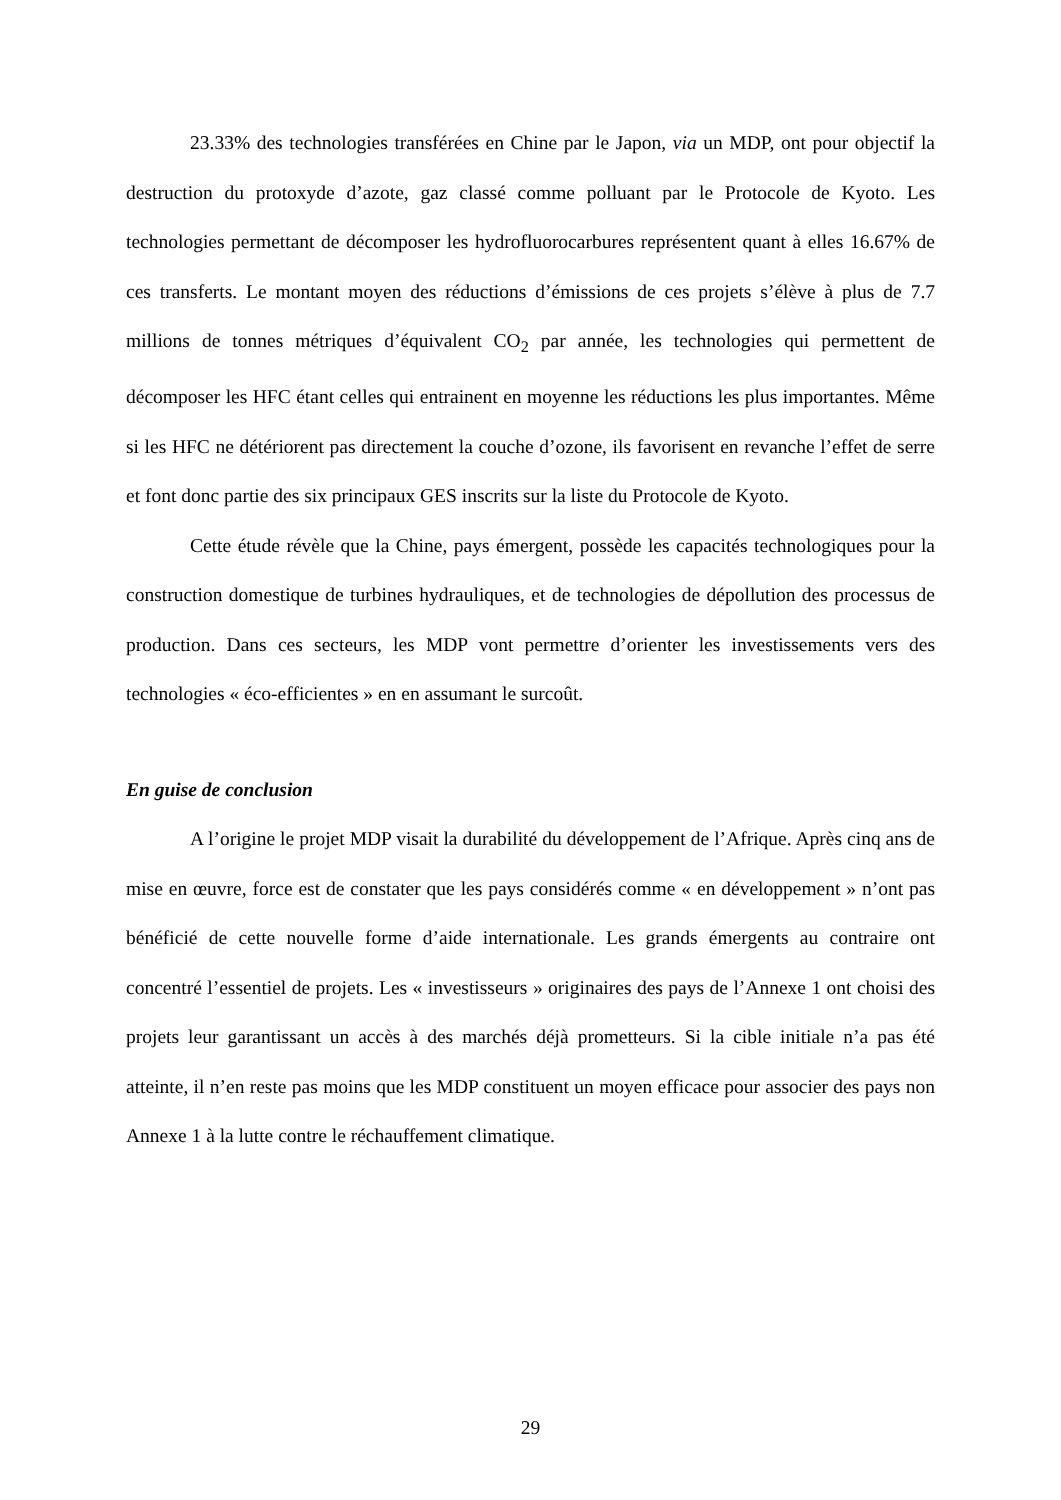23.33% des technologies transférées en Chine par le Japon, via un MDP, ont pour objectif la destruction du protoxyde d’azote, gaz classé comme polluant par le Protocole de Kyoto. Les technologies permettant de décomposer les hydrofluorocarbures représentent quant à elles 16.67% de ces transferts. Le montant moyen des réductions d’émissions de ces projets s’élève à plus de 7.7 millions de tonnes métriques d’équivalent CO<sub>2</sub> par année, les technologies qui permettent de décomposer les HFC étant celles qui entrainent en moyenne les réductions les plus importantes. Même si les HFC ne détériorent pas directement la couche d’ozone, ils favorisent en revanche l’effet de serre et font donc partie des six principaux GES inscrits sur la liste du Protocole de Kyoto.
Cette étude révèle que la Chine, pays émergent, possède les capacités technologiques pour la construction domestique de turbines hydrauliques, et de technologies de dépollution des processus de production. Dans ces secteurs, les MDP vont permettre d’orienter les investissements vers des technologies « éco-efficientes » en en assumant le surcoût.
En guise de conclusion
A l’origine le projet MDP visait la durabilité du développement de l’Afrique. Après cinq ans de mise en œuvre, force est de constater que les pays considérés comme « en développement » n’ont pas bénéficié de cette nouvelle forme d’aide internationale. Les grands émergents au contraire ont concentré l’essentiel de projets. Les « investisseurs » originaires des pays de l’Annexe 1 ont choisi des projets leur garantissant un accès à des marchés déjà prometteurs. Si la cible initiale n’a pas été atteinte, il n’en reste pas moins que les MDP constituent un moyen efficace pour associer des pays non Annexe 1 à la lutte contre le réchauffement climatique.
29